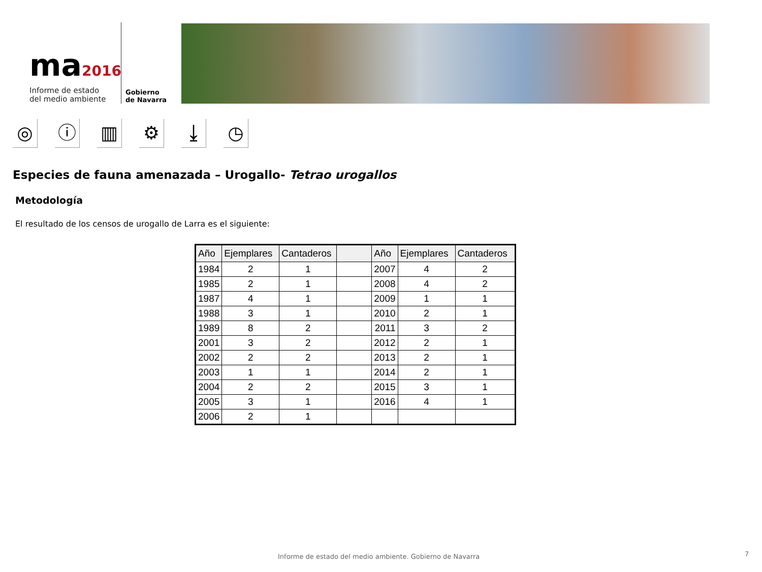ma2016
Informe de estado
del medio ambiente
Gobierno
de Navarra
◎ ⓘ ▥ ⚙ ⤓ ◷
Especies de fauna amenazada – Urogallo- Tetrao urogallos
Metodología
El resultado de los censos de urogallo de Larra es el siguiente:
| Año | Ejemplares | Cantaderos | | Año | Ejemplares | Cantaderos |
| --- | --- | --- | --- | --- | --- | --- |
| 1984 | 2 | 1 | | 2007 | 4 | 2 |
| 1985 | 2 | 1 | | 2008 | 4 | 2 |
| 1987 | 4 | 1 | | 2009 | 1 | 1 |
| 1988 | 3 | 1 | | 2010 | 2 | 1 |
| 1989 | 8 | 2 | | 2011 | 3 | 2 |
| 2001 | 3 | 2 | | 2012 | 2 | 1 |
| 2002 | 2 | 2 | | 2013 | 2 | 1 |
| 2003 | 1 | 1 | | 2014 | 2 | 1 |
| 2004 | 2 | 2 | | 2015 | 3 | 1 |
| 2005 | 3 | 1 | | 2016 | 4 | 1 |
| 2006 | 2 | 1 | | | | |
Informe de estado del medio ambiente. Gobierno de Navarra
7